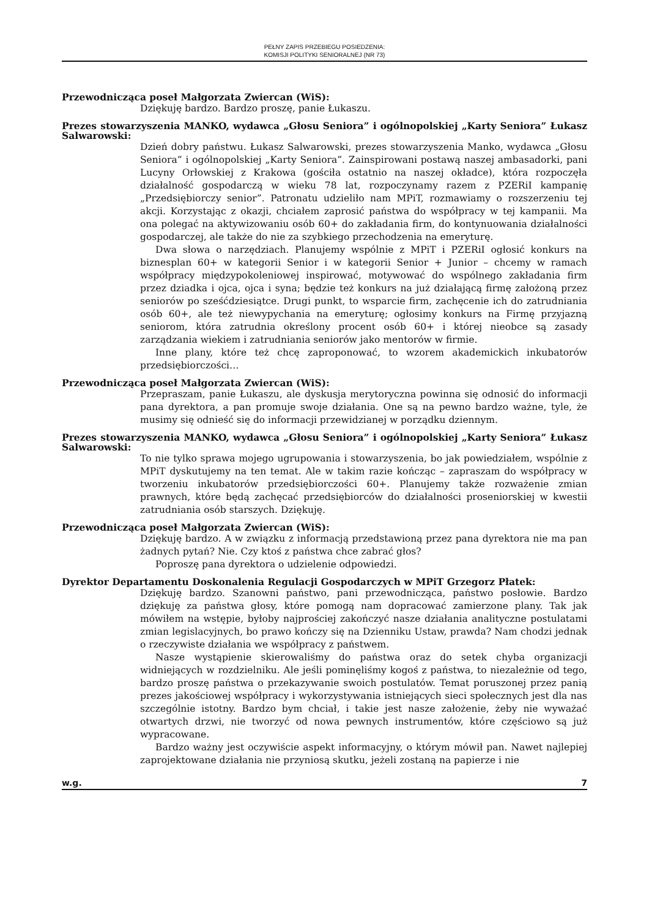PEŁNY ZAPIS PRZEBIEGU POSIEDZENIA:
KOMISJI POLITYKI SENIORALNEJ (NR 73)
Przewodnicząca poseł Małgorzata Zwiercan (WiS):
Dziękuję bardzo. Bardzo proszę, panie Łukaszu.
Prezes stowarzyszenia MANKO, wydawca „Głosu Seniora” i ogólnopolskiej „Karty Seniora” Łukasz Salwarowski:
Dzień dobry państwu. Łukasz Salwarowski, prezes stowarzyszenia Manko, wydawca „Głosu Seniora” i ogólnopolskiej „Karty Seniora”. Zainspirowani postawą naszej ambasadorki, pani Lucyny Orłowskiej z Krakowa (gościła ostatnio na naszej okładce), która rozpoczęła działalność gospodarczą w wieku 78 lat, rozpoczynamy razem z PZERiI kampanię „Przedsiębiorczy senior”. Patronatu udzieliło nam MPiT, rozmawiamy o rozszerzeniu tej akcji. Korzystając z okazji, chciałem zaprosić państwa do współpracy w tej kampanii. Ma ona polegać na aktywizowaniu osób 60+ do zakładania firm, do kontynuowania działalności gospodarczej, ale także do nie za szybkiego przechodzenia na emeryturę.
Dwa słowa o narzędziach. Planujemy wspólnie z MPiT i PZERiI ogłosić konkurs na biznesplan 60+ w kategorii Senior i w kategorii Senior + Junior – chcemy w ramach współpracy międzypokoleniowej inspirować, motywować do wspólnego zakładania firm przez dziadka i ojca, ojca i syna; będzie też konkurs na już działającą firmę założoną przez seniorów po sześćdziesiątce. Drugi punkt, to wsparcie firm, zachęcenie ich do zatrudniania osób 60+, ale też niewypychania na emeryturę; ogłosimy konkurs na Firmę przyjazną seniorom, która zatrudnia określony procent osób 60+ i której nieobce są zasady zarządzania wiekiem i zatrudniania seniorów jako mentorów w firmie.
Inne plany, które też chcę zaproponować, to wzorem akademickich inkubatorów przedsiębiorczości…
Przewodnicząca poseł Małgorzata Zwiercan (WiS):
Przepraszam, panie Łukaszu, ale dyskusja merytoryczna powinna się odnosić do informacji pana dyrektora, a pan promuje swoje działania. One są na pewno bardzo ważne, tyle, że musimy się odnieść się do informacji przewidzianej w porządku dziennym.
Prezes stowarzyszenia MANKO, wydawca „Głosu Seniora” i ogólnopolskiej „Karty Seniora” Łukasz Salwarowski:
To nie tylko sprawa mojego ugrupowania i stowarzyszenia, bo jak powiedziałem, wspólnie z MPiT dyskutujemy na ten temat. Ale w takim razie kończąc – zapraszam do współpracy w tworzeniu inkubatorów przedsiębiorczości 60+. Planujemy także rozważenie zmian prawnych, które będą zachęcać przedsiębiorców do działalności proseniorskiej w kwestii zatrudniania osób starszych. Dziękuję.
Przewodnicząca poseł Małgorzata Zwiercan (WiS):
Dziękuję bardzo. A w związku z informacją przedstawioną przez pana dyrektora nie ma pan żadnych pytań? Nie. Czy ktoś z państwa chce zabrać głos?
Poproszę pana dyrektora o udzielenie odpowiedzi.
Dyrektor Departamentu Doskonalenia Regulacji Gospodarczych w MPiT Grzegorz Płatek:
Dziękuję bardzo. Szanowni państwo, pani przewodnicząca, państwo posłowie. Bardzo dziękuję za państwa głosy, które pomogą nam dopracować zamierzone plany. Tak jak mówiłem na wstępie, byłoby najprościej zakończyć nasze działania analityczne postulatami zmian legislacyjnych, bo prawo kończy się na Dzienniku Ustaw, prawda? Nam chodzi jednak o rzeczywiste działania we współpracy z państwem.
Nasze wystąpienie skierowaliśmy do państwa oraz do setek chyba organizacji widniejących w rozdzielniku. Ale jeśli pominęliśmy kogoś z państwa, to niezależnie od tego, bardzo proszę państwa o przekazywanie swoich postulatów. Temat poruszonej przez panią prezes jakościowej współpracy i wykorzystywania istniejących sieci społecznych jest dla nas szczególnie istotny. Bardzo bym chciał, i takie jest nasze założenie, żeby nie wyważać otwartych drzwi, nie tworzyć od nowa pewnych instrumentów, które częściowo są już wypracowane.
Bardzo ważny jest oczywiście aspekt informacyjny, o którym mówił pan. Nawet najlepiej zaprojektowane działania nie przyniosą skutku, jeżeli zostaną na papierze i nie
w.g. 7